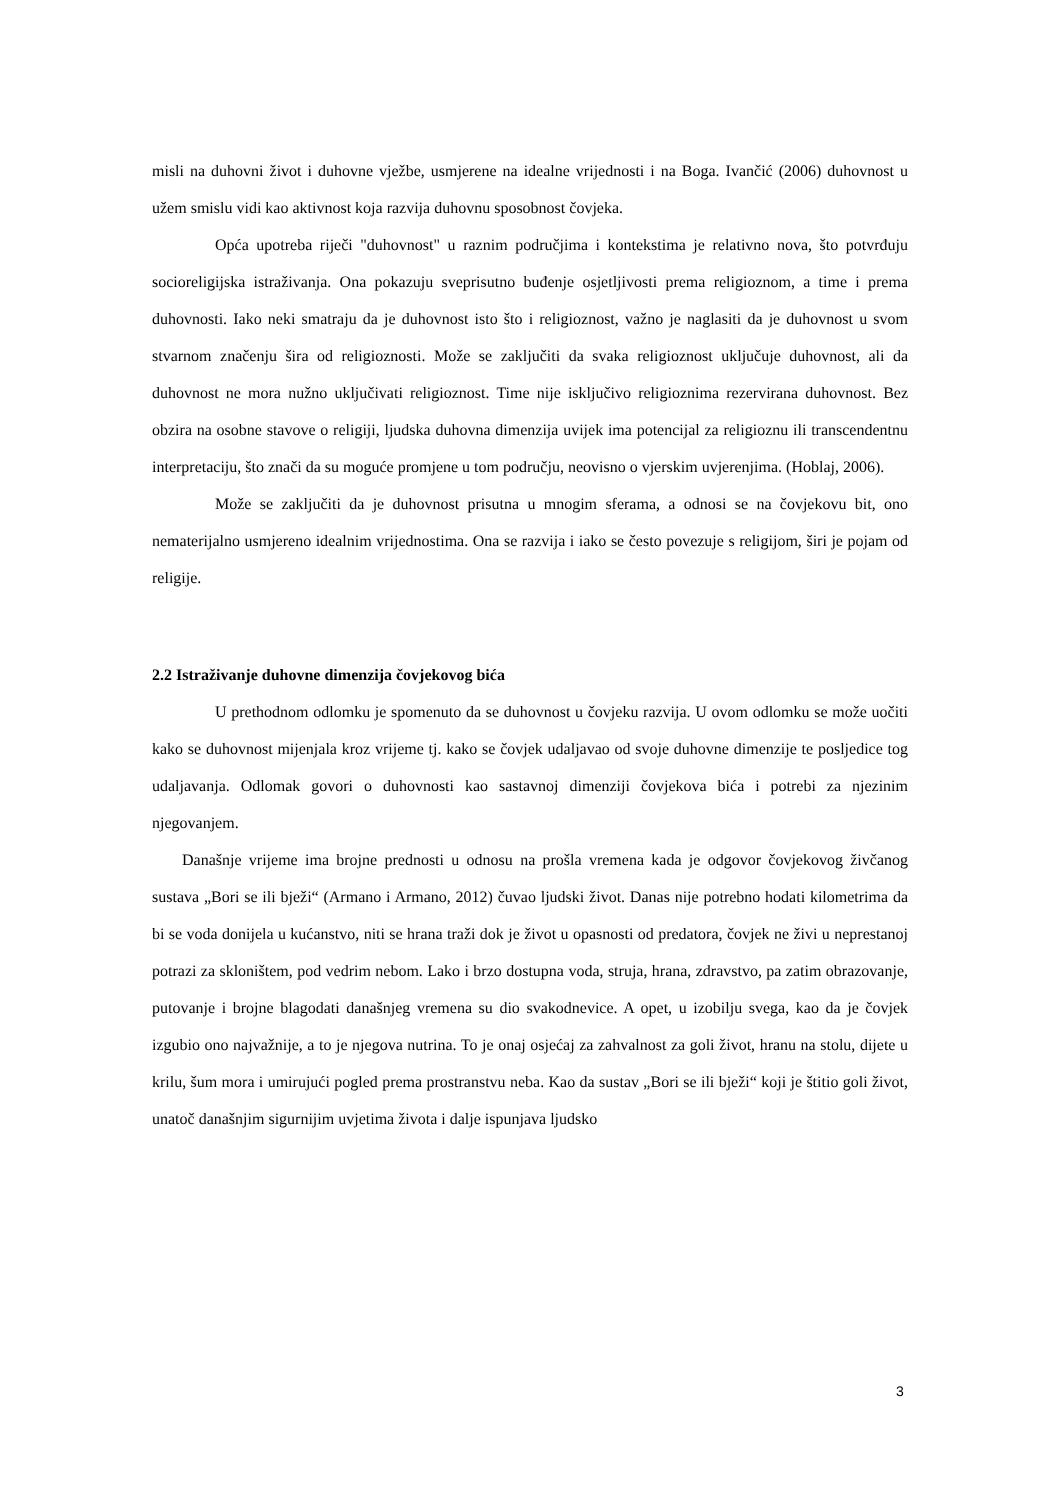misli na duhovni život i duhovne vježbe, usmjerene na idealne vrijednosti i na Boga. Ivančić (2006) duhovnost u užem smislu vidi kao aktivnost koja razvija duhovnu sposobnost čovjeka.
Opća upotreba riječi "duhovnost" u raznim područjima i kontekstima je relativno nova, što potvrđuju socioreligijska istraživanja. Ona pokazuju sveprisutno buđenje osjetljivosti prema religioznom, a time i prema duhovnosti. Iako neki smatraju da je duhovnost isto što i religioznost, važno je naglasiti da je duhovnost u svom stvarnom značenju šira od religioznosti. Može se zaključiti da svaka religioznost uključuje duhovnost, ali da duhovnost ne mora nužno uključivati religioznost. Time nije isključivo religioznima rezervirana duhovnost. Bez obzira na osobne stavove o religiji, ljudska duhovna dimenzija uvijek ima potencijal za religioznu ili transcendentnu interpretaciju, što znači da su moguće promjene u tom području, neovisno o vjerskim uvjerenjima. (Hoblaj, 2006).
Može se zaključiti da je duhovnost prisutna u mnogim sferama, a odnosi se na čovjekovu bit, ono nematerijalno usmjereno idealnim vrijednostima. Ona se razvija i iako se često povezuje s religijom, širi je pojam od religije.
2.2 Istraživanje duhovne dimenzija čovjekovog bića
U prethodnom odlomku je spomenuto da se duhovnost u čovjeku razvija. U ovom odlomku se može uočiti kako se duhovnost mijenjala kroz vrijeme tj. kako se čovjek udaljavao od svoje duhovne dimenzije te posljedice tog udaljavanja. Odlomak govori o duhovnosti kao sastavnoj dimenziji čovjekova bića i potrebi za njezinim njegovanjem.
Današnje vrijeme ima brojne prednosti u odnosu na prošla vremena kada je odgovor čovjekovog živčanog sustava „Bori se ili bježi“ (Armano i Armano, 2012) čuvao ljudski život. Danas nije potrebno hodati kilometrima da bi se voda donijela u kućanstvo, niti se hrana traži dok je život u opasnosti od predatora, čovjek ne živi u neprestanoj potrazi za skloništem, pod vedrim nebom. Lako i brzo dostupna voda, struja, hrana, zdravstvo, pa zatim obrazovanje, putovanje i brojne blagodati današnjeg vremena su dio svakodnevice. A opet, u izobilju svega, kao da je čovjek izgubio ono najvažnije, a to je njegova nutrina. To je onaj osjećaj za zahvalnost za goli život, hranu na stolu, dijete u krilu, šum mora i umirujući pogled prema prostranstvu neba. Kao da sustav „Bori se ili bježi“ koji je štitio goli život, unatoč današnjim sigurnijim uvjetima života i dalje ispunjava ljudsko
3